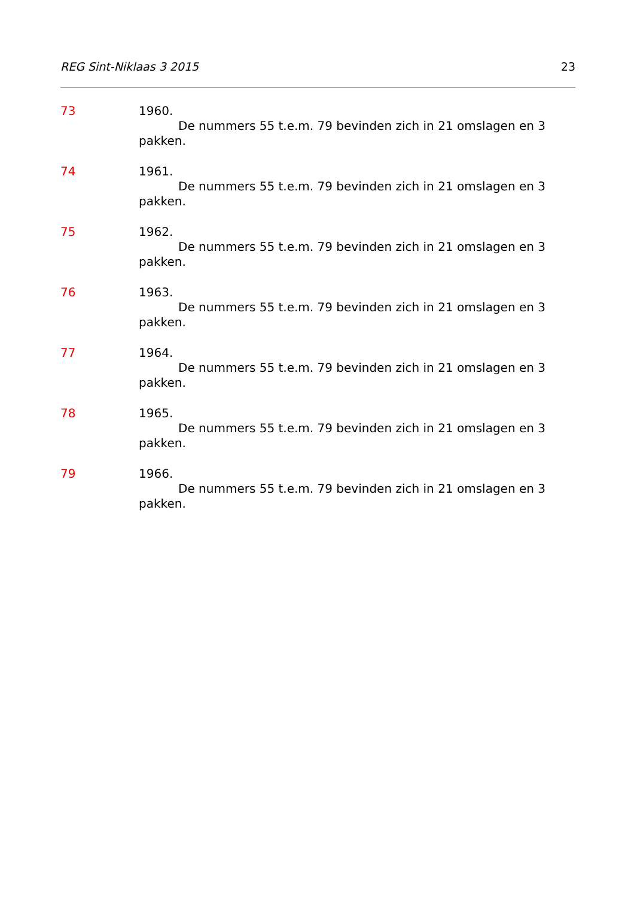REG Sint-Niklaas 3 2015 23
73 1960.
De nummers 55 t.e.m. 79 bevinden zich in 21 omslagen en 3 pakken.
74 1961.
De nummers 55 t.e.m. 79 bevinden zich in 21 omslagen en 3 pakken.
75 1962.
De nummers 55 t.e.m. 79 bevinden zich in 21 omslagen en 3 pakken.
76 1963.
De nummers 55 t.e.m. 79 bevinden zich in 21 omslagen en 3 pakken.
77 1964.
De nummers 55 t.e.m. 79 bevinden zich in 21 omslagen en 3 pakken.
78 1965.
De nummers 55 t.e.m. 79 bevinden zich in 21 omslagen en 3 pakken.
79 1966.
De nummers 55 t.e.m. 79 bevinden zich in 21 omslagen en 3 pakken.